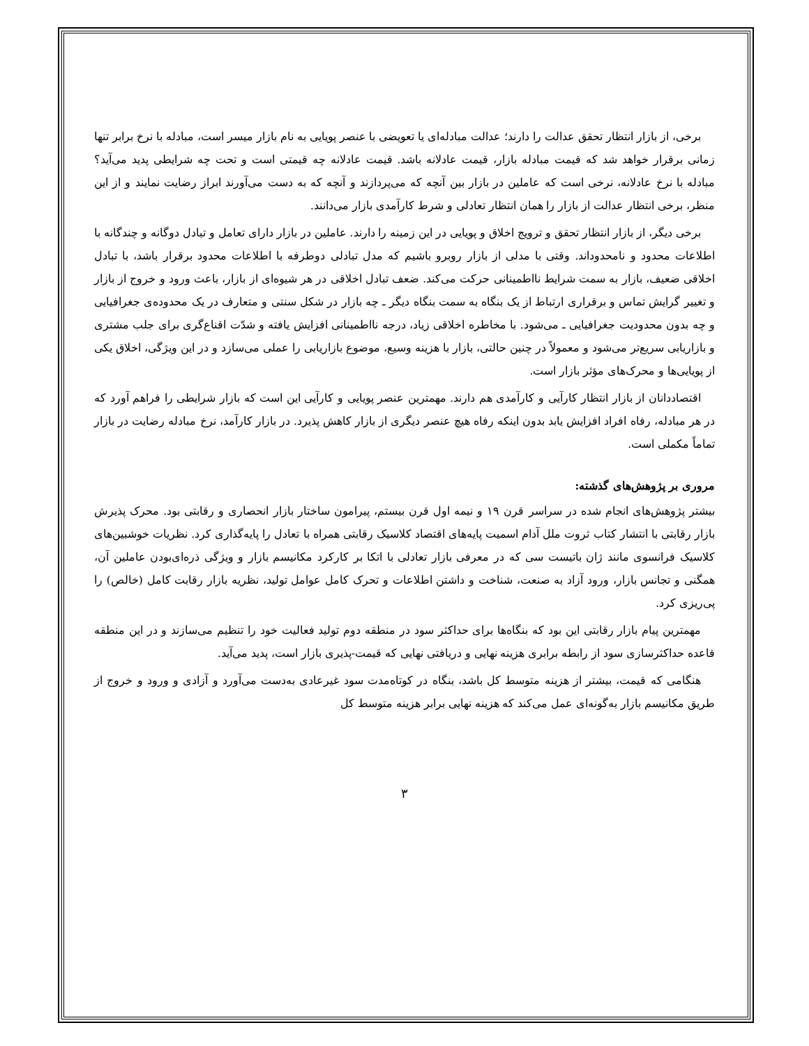برخی، از بازار انتظار تحقق عدالت را دارند؛ عدالت مبادله‌ای یا تعویضی با عنصر پویایی به نام بازار میسر است، مبادله با نرخ برابر تنها زمانی برقرار خواهد شد که قیمت مبادله بازار، قیمت عادلانه باشد. قیمت عادلانه چه قیمتی است و تحت چه شرایطی پدید می‌آید؟ مبادله با نرخ عادلانه، نرخی است که عاملین در بازار بین آنچه که می‌پردازند و آنچه که به دست می‌آورند ابراز رضایت نمایند و از این منظر، برخی انتظار عدالت از بازار را همان انتظار تعادلی و شرط کارآمدی بازار می‌دانند.
برخی دیگر، از بازار انتظار تحقق و ترویج اخلاق و پویایی در این زمینه را دارند. عاملین در بازار دارای تعامل و تبادل دوگانه و چندگانه با اطلاعات محدود و نامحدوداند. وقتی با مدلی از بازار روبرو باشیم که مدل تبادلی دوطرفه با اطلاعات محدود برقرار باشد، با تبادل اخلاقی ضعیف، بازار به سمت شرایط نااطمینانی حرکت می‌کند. ضعف تبادل اخلاقی در هر شیوه‌ای از بازار، باعث ورود و خروج از بازار و تغییر گرایش تماس و برقراری ارتباط از یک بنگاه به سمت بنگاه دیگر ـ چه بازار در شکل سنتی و متعارف در یک محدوده‌ی جغرافیایی و چه بدون محدودیت جغرافیایی ـ می‌شود. با مخاطره اخلاقی زیاد، درجه نااطمینانی افزایش یافته و شدّت اقناع‌گری برای جلب مشتری و بازاریابی سریع‌تر می‌شود و معمولاً در چنین حالتی، بازار با هزینه وسیع، موضوع بازاریابی را عملی می‌سازد و در این ویژگی، اخلاق یکی از پویایی‌ها و محرک‌های مؤثر بازار است.
اقتصاددانان از بازار انتظار کارآیی و کارآمدی هم دارند. مهمترین عنصر پویایی و کارآیی این است که بازار شرایطی را فراهم آورد که در هر مبادله، رفاه افراد افزایش یابد بدون اینکه رفاه هیچ عنصر دیگری از بازار کاهش پذیرد. در بازار کارآمد، نرخ مبادله رضایت در بازار تماماً مکملی است.
مروری بر پژوهش‌های گذشته:
بیشتر پژوهش‌های انجام شده در سراسر قرن ۱۹ و نیمه اول قرن بیستم، پیرامون ساختار بازار انحصاری و رقابتی بود. محرک پذیرش بازار رقابتی با انتشار کتاب ثروت ملل آدام اسمیت پایه‌های اقتصاد کلاسیک رقابتی همراه با تعادل را پایه‌گذاری کرد. نظریات خوشبین‌های کلاسیک فرانسوی مانند ژان باتیست سی که در معرفی بازار تعادلی با اتکا بر کارکرد مکانیسم بازار و ویژگی ذره‌ای‌بودن عاملین آن، همگنی و تجانس بازار، ورود آزاد به صنعت، شناخت و داشتن اطلاعات و تحرک کامل عوامل تولید، نظریه بازار رقابت کامل (خالص) را پی‌ریزی کرد.
مهمترین پیام بازار رقابتی این بود که بنگاه‌ها برای حداکثر سود در منطقه دوم تولید فعالیت خود را تنظیم می‌سازند و در این منطقه قاعده حداکثرسازی سود از رابطه برابری هزینه نهایی و دریافتی نهایی که قیمت-پذیری بازار است، پدید می‌آید.
هنگامی که قیمت، بیشتر از هزینه متوسط کل باشد، بنگاه در کوتاه‌مدت سود غیرعادی به‌دست می‌آورد و آزادی و ورود و خروج از طریق مکانیسم بازار به‌گونه‌ای عمل می‌کند که هزینه نهایی برابر هزینه متوسط کل
۳